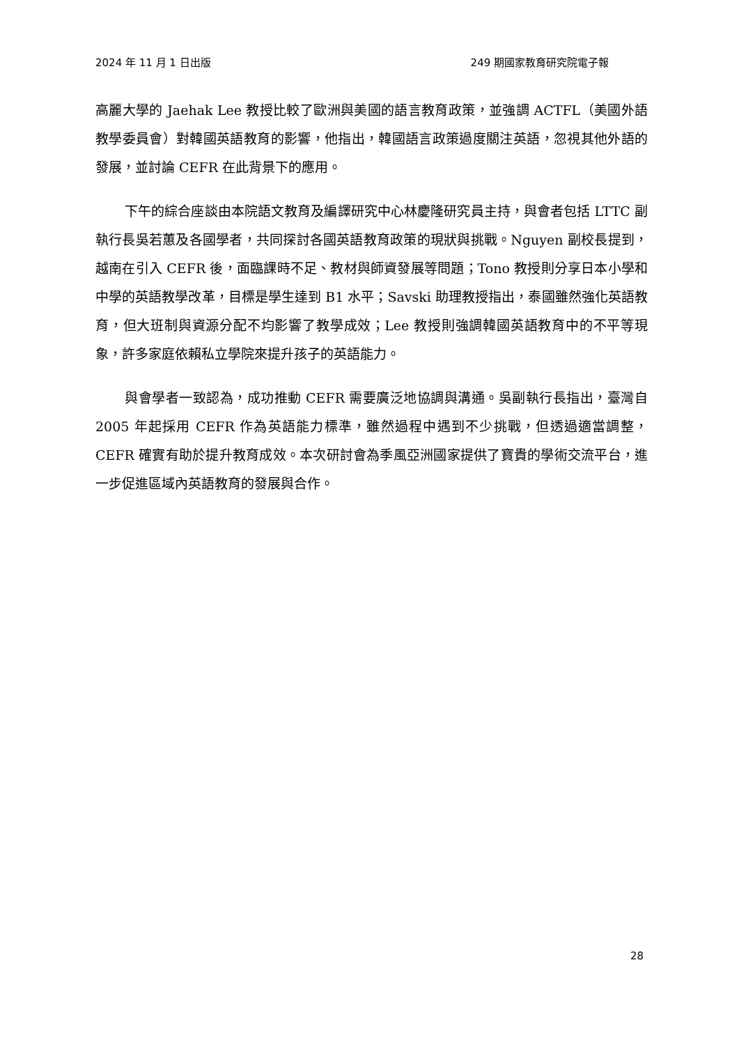2024 年 11 月 1 日出版 249 期國家教育研究院電子報
高麗大學的 Jaehak Lee 教授比較了歐洲與美國的語言教育政策，並強調 ACTFL（美國外語教學委員會）對韓國英語教育的影響，他指出，韓國語言政策過度關注英語，忽視其他外語的發展，並討論 CEFR 在此背景下的應用。
下午的綜合座談由本院語文教育及編譯研究中心林慶隆研究員主持，與會者包括 LTTC 副執行長吳若蕙及各國學者，共同探討各國英語教育政策的現狀與挑戰。Nguyen 副校長提到，越南在引入 CEFR 後，面臨課時不足、教材與師資發展等問題；Tono 教授則分享日本小學和中學的英語教學改革，目標是學生達到 B1 水平；Savski 助理教授指出，泰國雖然強化英語教育，但大班制與資源分配不均影響了教學成效；Lee 教授則強調韓國英語教育中的不平等現象，許多家庭依賴私立學院來提升孩子的英語能力。
與會學者一致認為，成功推動 CEFR 需要廣泛地協調與溝通。吳副執行長指出，臺灣自 2005 年起採用 CEFR 作為英語能力標準，雖然過程中遇到不少挑戰，但透過適當調整，CEFR 確實有助於提升教育成效。本次研討會為季風亞洲國家提供了寶貴的學術交流平台，進一步促進區域內英語教育的發展與合作。
28